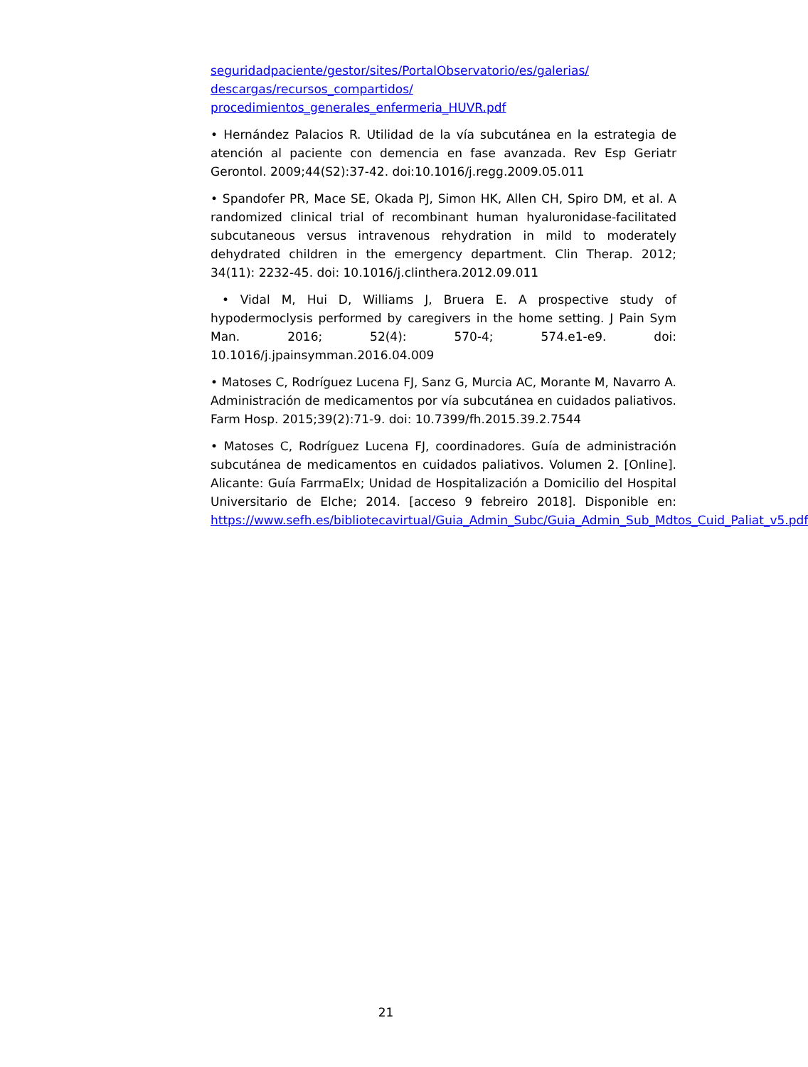seguridadpaciente/gestor/sites/PortalObservatorio/es/galerias/
descargas/recursos_compartidos/
procedimientos_generales_enfermeria_HUVR.pdf
• Hernández Palacios R. Utilidad de la vía subcutánea en la estrategia de atención al paciente con demencia en fase avanzada. Rev Esp Geriatr Gerontol. 2009;44(S2):37-42. doi:10.1016/j.regg.2009.05.011
• Spandofer PR, Mace SE, Okada PJ, Simon HK, Allen CH, Spiro DM, et al. A randomized clinical trial of recombinant human hyaluronidase-facilitated subcutaneous versus intravenous rehydration in mild to moderately dehydrated children in the emergency department. Clin Therap. 2012; 34(11): 2232-45. doi: 10.1016/j.clinthera.2012.09.011
• Vidal M, Hui D, Williams J, Bruera E. A prospective study of hypodermoclysis performed by caregivers in the home setting. J Pain Sym Man. 2016; 52(4): 570-4; 574.e1-e9. doi: 10.1016/j.jpainsymman.2016.04.009
• Matoses C, Rodríguez Lucena FJ, Sanz G, Murcia AC, Morante M, Navarro A. Administración de medicamentos por vía subcutánea en cuidados paliativos. Farm Hosp. 2015;39(2):71-9. doi: 10.7399/fh.2015.39.2.7544
• Matoses C, Rodríguez Lucena FJ, coordinadores. Guía de administración subcutánea de medicamentos en cuidados paliativos. Volumen 2. [Online]. Alicante: Guía FarrmaElx; Unidad de Hospitalización a Domicilio del Hospital Universitario de Elche; 2014. [acceso 9 febreiro 2018]. Disponible en: https://www.sefh.es/bibliotecavirtual/Guia_Admin_Subc/Guia_Admin_Sub_Mdtos_Cuid_Paliat_v5.pdf
21